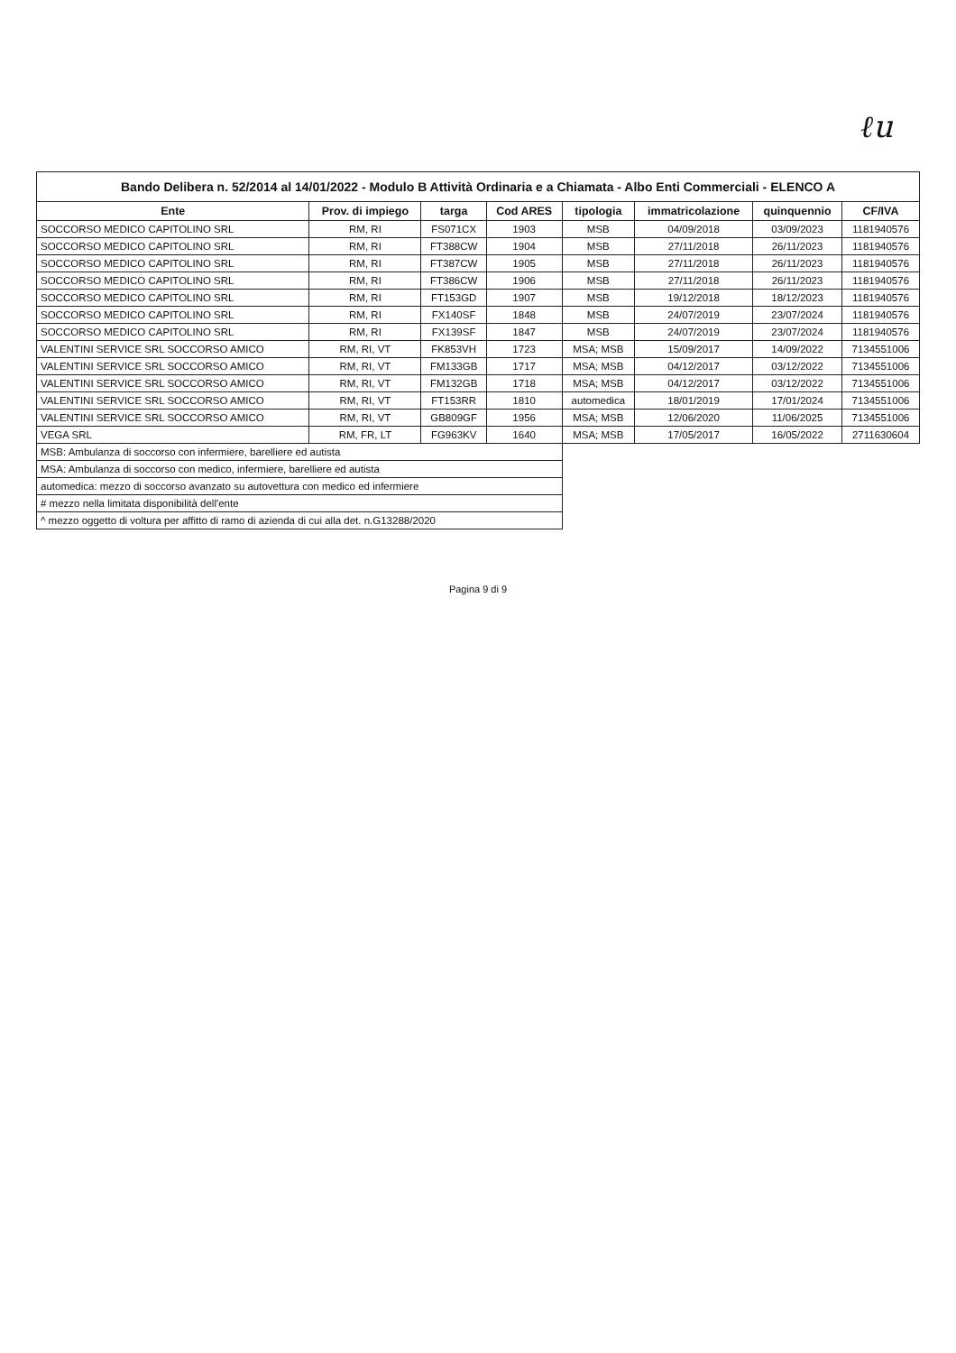ℓu
Bando Delibera n. 52/2014 al 14/01/2022 - Modulo B Attività Ordinaria e a Chiamata - Albo Enti Commerciali - ELENCO A
| Ente | Prov. di impiego | targa | Cod ARES | tipologia | immatricolazione | quinquennio | CF/IVA |
| --- | --- | --- | --- | --- | --- | --- | --- |
| SOCCORSO MEDICO CAPITOLINO SRL | RM, RI | FS071CX | 1903 | MSB | 04/09/2018 | 03/09/2023 | 1181940576 |
| SOCCORSO MEDICO CAPITOLINO SRL | RM, RI | FT388CW | 1904 | MSB | 27/11/2018 | 26/11/2023 | 1181940576 |
| SOCCORSO MEDICO CAPITOLINO SRL | RM, RI | FT387CW | 1905 | MSB | 27/11/2018 | 26/11/2023 | 1181940576 |
| SOCCORSO MEDICO CAPITOLINO SRL | RM, RI | FT386CW | 1906 | MSB | 27/11/2018 | 26/11/2023 | 1181940576 |
| SOCCORSO MEDICO CAPITOLINO SRL | RM, RI | FT153GD | 1907 | MSB | 19/12/2018 | 18/12/2023 | 1181940576 |
| SOCCORSO MEDICO CAPITOLINO SRL | RM, RI | FX140SF | 1848 | MSB | 24/07/2019 | 23/07/2024 | 1181940576 |
| SOCCORSO MEDICO CAPITOLINO SRL | RM, RI | FX139SF | 1847 | MSB | 24/07/2019 | 23/07/2024 | 1181940576 |
| VALENTINI SERVICE SRL SOCCORSO AMICO | RM, RI, VT | FK853VH | 1723 | MSA; MSB | 15/09/2017 | 14/09/2022 | 7134551006 |
| VALENTINI SERVICE SRL SOCCORSO AMICO | RM, RI, VT | FM133GB | 1717 | MSA; MSB | 04/12/2017 | 03/12/2022 | 7134551006 |
| VALENTINI SERVICE SRL SOCCORSO AMICO | RM, RI, VT | FM132GB | 1718 | MSA; MSB | 04/12/2017 | 03/12/2022 | 7134551006 |
| VALENTINI SERVICE SRL SOCCORSO AMICO | RM, RI, VT | FT153RR | 1810 | automedica | 18/01/2019 | 17/01/2024 | 7134551006 |
| VALENTINI SERVICE SRL SOCCORSO AMICO | RM, RI, VT | GB809GF | 1956 | MSA; MSB | 12/06/2020 | 11/06/2025 | 7134551006 |
| VEGA SRL | RM, FR, LT | FG963KV | 1640 | MSA; MSB | 17/05/2017 | 16/05/2022 | 2711630604 |
| MSB: Ambulanza di soccorso con infermiere, barelliere ed autista | | | | | | | |
| MSA: Ambulanza di soccorso con medico, infermiere, barelliere ed autista | | | | | | | |
| automedica: mezzo di soccorso avanzato su autovettura con medico ed infermiere | | | | | | | |
| # mezzo nella limitata disponibilità dell'ente | | | | | | | |
| ^ mezzo oggetto di voltura per affitto di ramo di azienda di cui alla det. n.G13288/2020 | | | | | | | |
Pagina 9 di 9